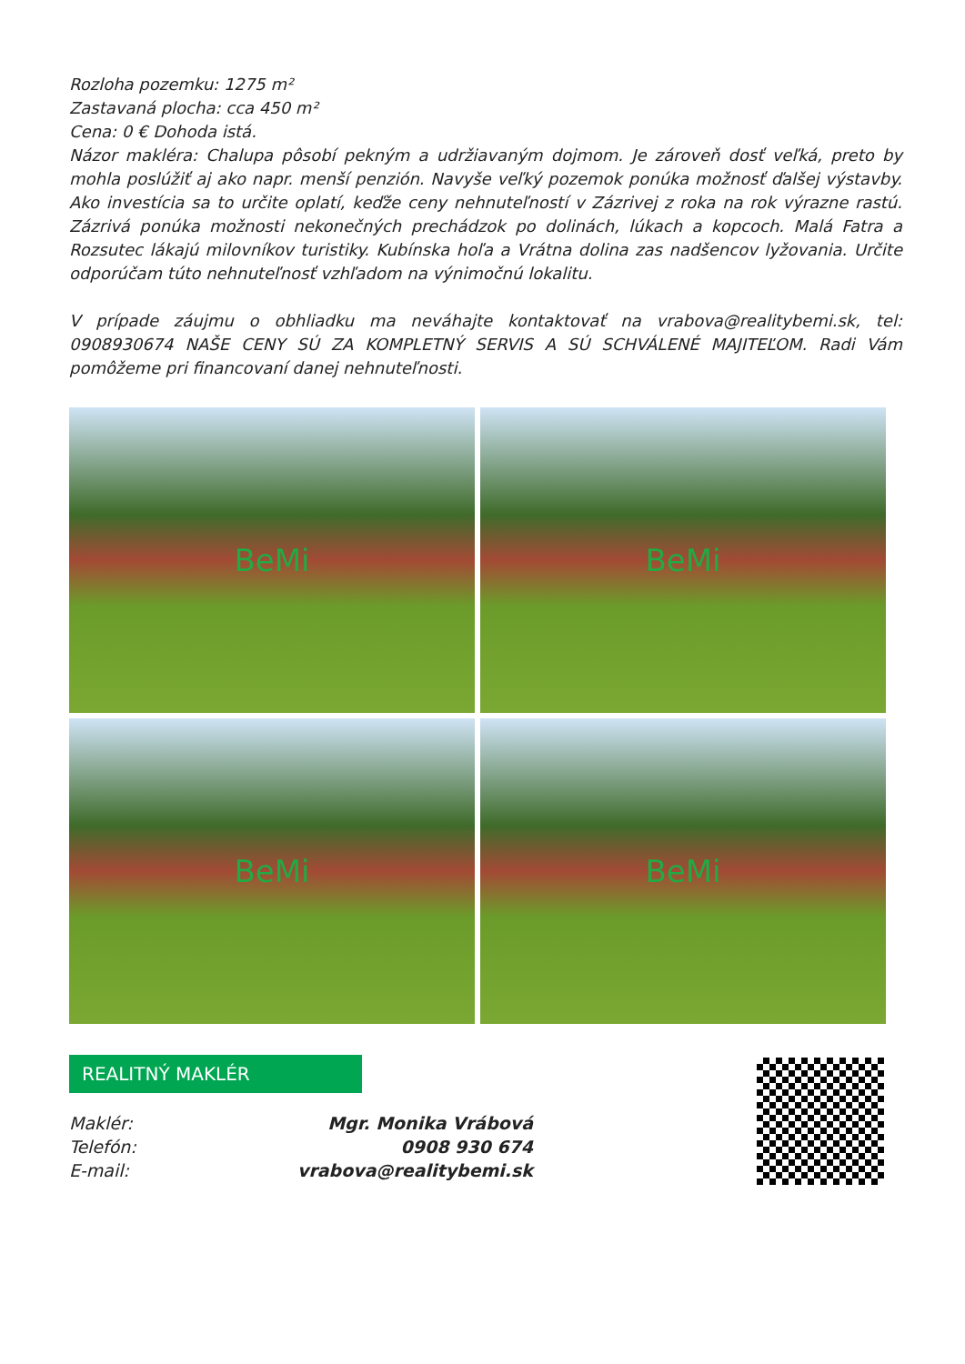Rozloha pozemku: 1275 m²
Zastavaná plocha: cca 450 m²
Cena: 0 € Dohoda istá.
Názor makléra: Chalupa pôsobí pekným a udržiavaným dojmom. Je zároveň dosť veľká, preto by mohla poslúžiť aj ako napr. menší penzión. Navyše veľký pozemok ponúka možnosť ďalšej výstavby. Ako investícia sa to určite oplatí, keďže ceny nehnuteľností v Zázrivej z roka na rok výrazne rastú. Zázrivá ponúka možnosti nekonečných prechádzok po dolinách, lúkach a kopcoch. Malá Fatra a Rozsutec lákajú milovníkov turistiky. Kubínska hoľa a Vrátna dolina zas nadšencov lyžovania. Určite odporúčam túto nehnuteľnosť vzhľadom na výnimočnú lokalitu.
V prípade záujmu o obhliadku ma neváhajte kontaktovať na vrabova@realitybemi.sk, tel: 0908930674 NAŠE CENY SÚ ZA KOMPLETNÝ SERVIS A SÚ SCHVÁLENÉ MAJITEĽOM. Radi Vám pomôžeme pri financovaní danej nehnuteľnosti.
BeMi
BeMi
BeMi
BeMi
REALITNÝ MAKLÉR
Maklér: Mgr. Monika Vrábová
Telefón: 0908 930 674
E-mail: vrabova@realitybemi.sk